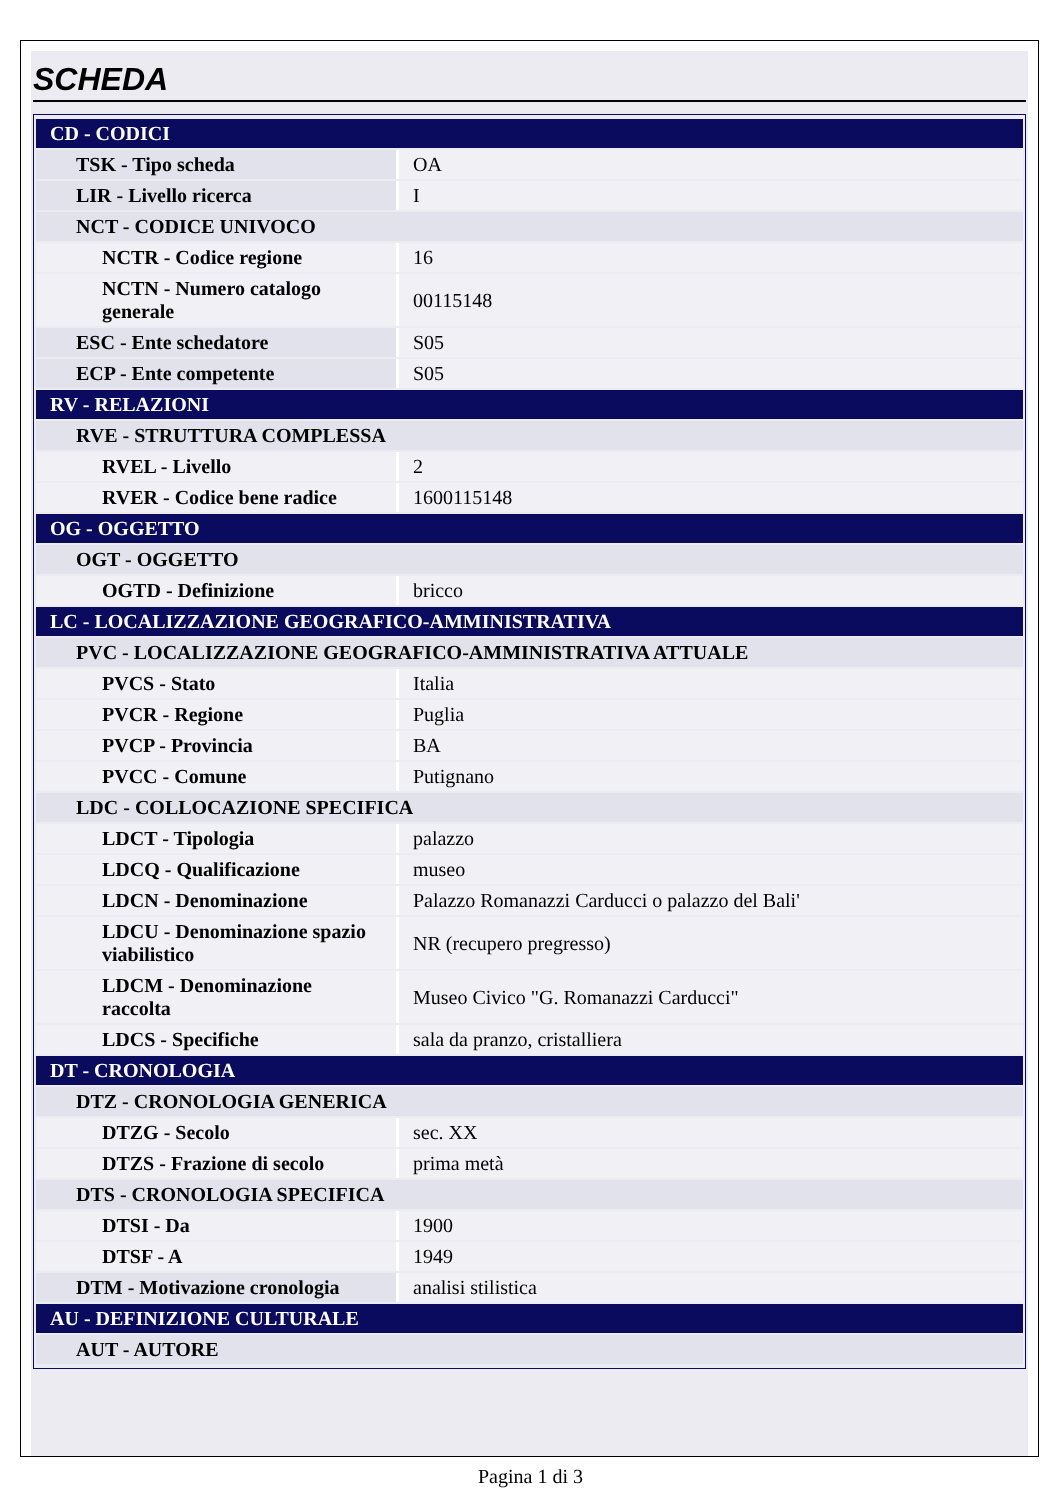SCHEDA
| CD - CODICI | |
| TSK - Tipo scheda | OA |
| LIR - Livello ricerca | I |
| NCT - CODICE UNIVOCO | |
| NCTR - Codice regione | 16 |
| NCTN - Numero catalogo generale | 00115148 |
| ESC - Ente schedatore | S05 |
| ECP - Ente competente | S05 |
| RV - RELAZIONI | |
| RVE - STRUTTURA COMPLESSA | |
| RVEL - Livello | 2 |
| RVER - Codice bene radice | 1600115148 |
| OG - OGGETTO | |
| OGT - OGGETTO | |
| OGTD - Definizione | bricco |
| LC - LOCALIZZAZIONE GEOGRAFICO-AMMINISTRATIVA | |
| PVC - LOCALIZZAZIONE GEOGRAFICO-AMMINISTRATIVA ATTUALE | |
| PVCS - Stato | Italia |
| PVCR - Regione | Puglia |
| PVCP - Provincia | BA |
| PVCC - Comune | Putignano |
| LDC - COLLOCAZIONE SPECIFICA | |
| LDCT - Tipologia | palazzo |
| LDCQ - Qualificazione | museo |
| LDCN - Denominazione | Palazzo Romanazzi Carducci o palazzo del Bali' |
| LDCU - Denominazione spazio viabilistico | NR (recupero pregresso) |
| LDCM - Denominazione raccolta | Museo Civico "G. Romanazzi Carducci" |
| LDCS - Specifiche | sala da pranzo, cristalliera |
| DT - CRONOLOGIA | |
| DTZ - CRONOLOGIA GENERICA | |
| DTZG - Secolo | sec. XX |
| DTZS - Frazione di secolo | prima metà |
| DTS - CRONOLOGIA SPECIFICA | |
| DTSI - Da | 1900 |
| DTSF - A | 1949 |
| DTM - Motivazione cronologia | analisi stilistica |
| AU - DEFINIZIONE CULTURALE | |
| AUT - AUTORE | |
Pagina 1 di 3